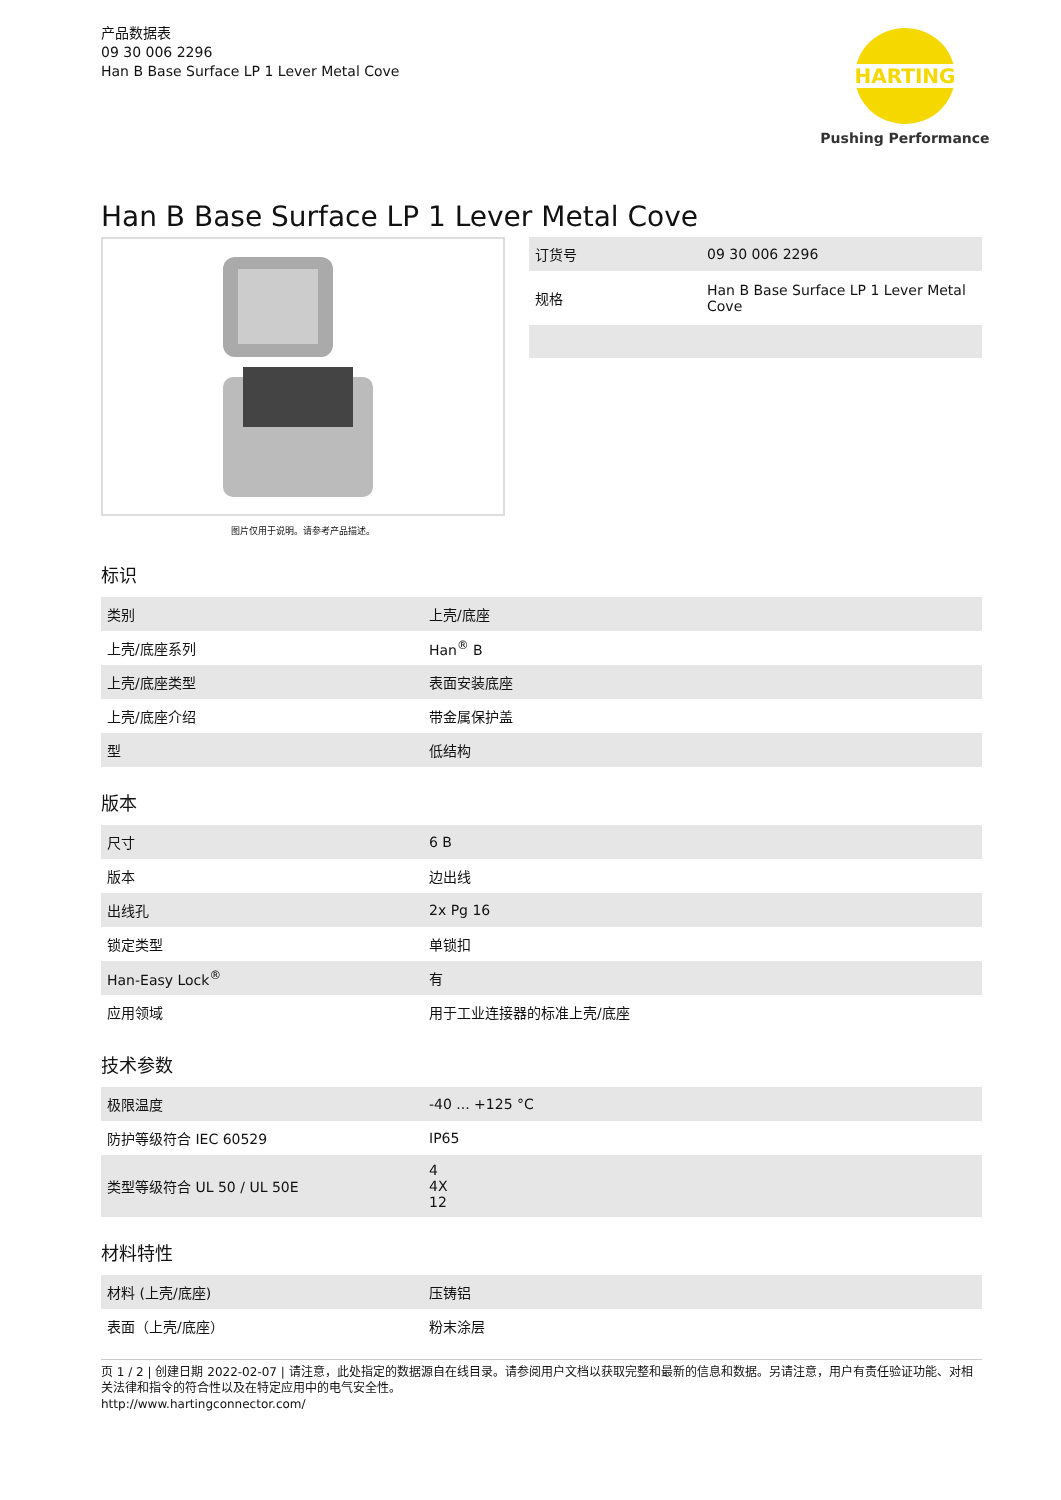产品数据表
09 30 006 2296
Han B Base Surface LP 1 Lever Metal Cove
HARTING
Pushing Performance
Han B Base Surface LP 1 Lever Metal Cove
图片仅用于说明。请参考产品描述。
| 订货号 | 09 30 006 2296 |
| 规格 | Han B Base Surface LP 1 Lever Metal Cove |
标识
| 类别 | 上壳/底座 |
| 上壳/底座系列 | Han<sup>®</sup> B |
| 上壳/底座类型 | 表面安装底座 |
| 上壳/底座介绍 | 带金属保护盖 |
| 型 | 低结构 |
版本
| 尺寸 | 6 B |
| 版本 | 边出线 |
| 出线孔 | 2x Pg 16 |
| 锁定类型 | 单锁扣 |
| Han-Easy Lock<sup>®</sup> | 有 |
| 应用领域 | 用于工业连接器的标准上壳/底座 |
技术参数
| 极限温度 | -40 ... +125 °C |
| 防护等级符合 IEC 60529 | IP65 |
| 类型等级符合 UL 50 / UL 50E | 4 4X 12 |
材料特性
| 材料 (上壳/底座) | 压铸铝 |
| 表面（上壳/底座） | 粉末涂层 |
页 1 / 2 | 创建日期 2022-02-07 | 请注意，此处指定的数据源自在线目录。请参阅用户文档以获取完整和最新的信息和数据。另请注意，用户有责任验证功能、对相关法律和指令的符合性以及在特定应用中的电气安全性。
http://www.hartingconnector.com/